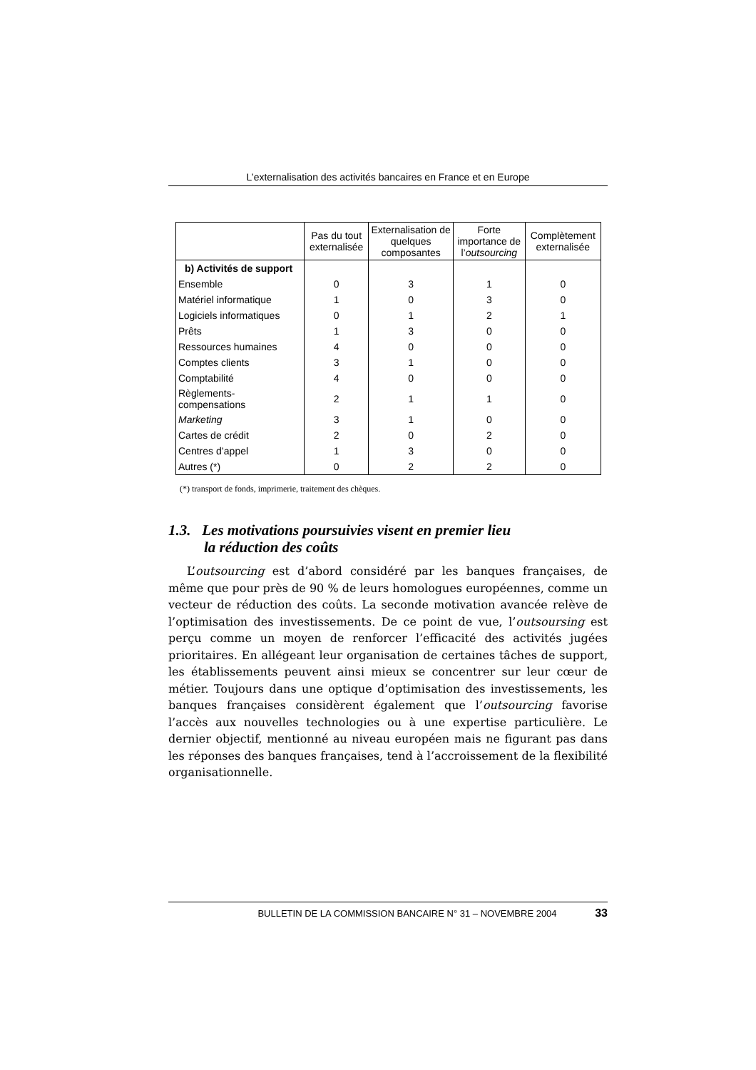L’externalisation des activités bancaires en France et en Europe
| | Pas du tout externalisée | Externalisation de quelques composantes | Forte importance de l’ outsourcing | Complètement externalisée |
| --- | --- | --- | --- | --- |
| b) Activités de support | | | | |
| Ensemble | 0 | 3 | 1 | 0 |
| Matériel informatique | 1 | 0 | 3 | 0 |
| Logiciels informatiques | 0 | 1 | 2 | 1 |
| Prêts | 1 | 3 | 0 | 0 |
| Ressources humaines | 4 | 0 | 0 | 0 |
| Comptes clients | 3 | 1 | 0 | 0 |
| Comptabilité | 4 | 0 | 0 | 0 |
| Règlements- compensations | 2 | 1 | 1 | 0 |
| Marketing | 3 | 1 | 0 | 0 |
| Cartes de crédit | 2 | 0 | 2 | 0 |
| Centres d’appel | 1 | 3 | 0 | 0 |
| Autres (*) | 0 | 2 | 2 | 0 |
(*) transport de fonds, imprimerie, traitement des chèques.
1.3. Les motivations poursuivies visent en premier lieu
la réduction des coûts
L’outsourcing est d’abord considéré par les banques françaises, de même que pour près de 90 % de leurs homologues européennes, comme un vecteur de réduction des coûts. La seconde motivation avancée relève de l’optimisation des investissements. De ce point de vue, l’outsoursing est perçu comme un moyen de renforcer l’efficacité des activités jugées prioritaires. En allégeant leur organisation de certaines tâches de support, les établissements peuvent ainsi mieux se concentrer sur leur cœur de métier. Toujours dans une optique d’optimisation des investissements, les banques françaises considèrent également que l’outsourcing favorise l’accès aux nouvelles technologies ou à une expertise particulière. Le dernier objectif, mentionné au niveau européen mais ne figurant pas dans les réponses des banques françaises, tend à l’accroissement de la flexibilité organisationnelle.
BULLETIN DE LA COMMISSION BANCAIRE N° 31 – NOVEMBRE 2004 33